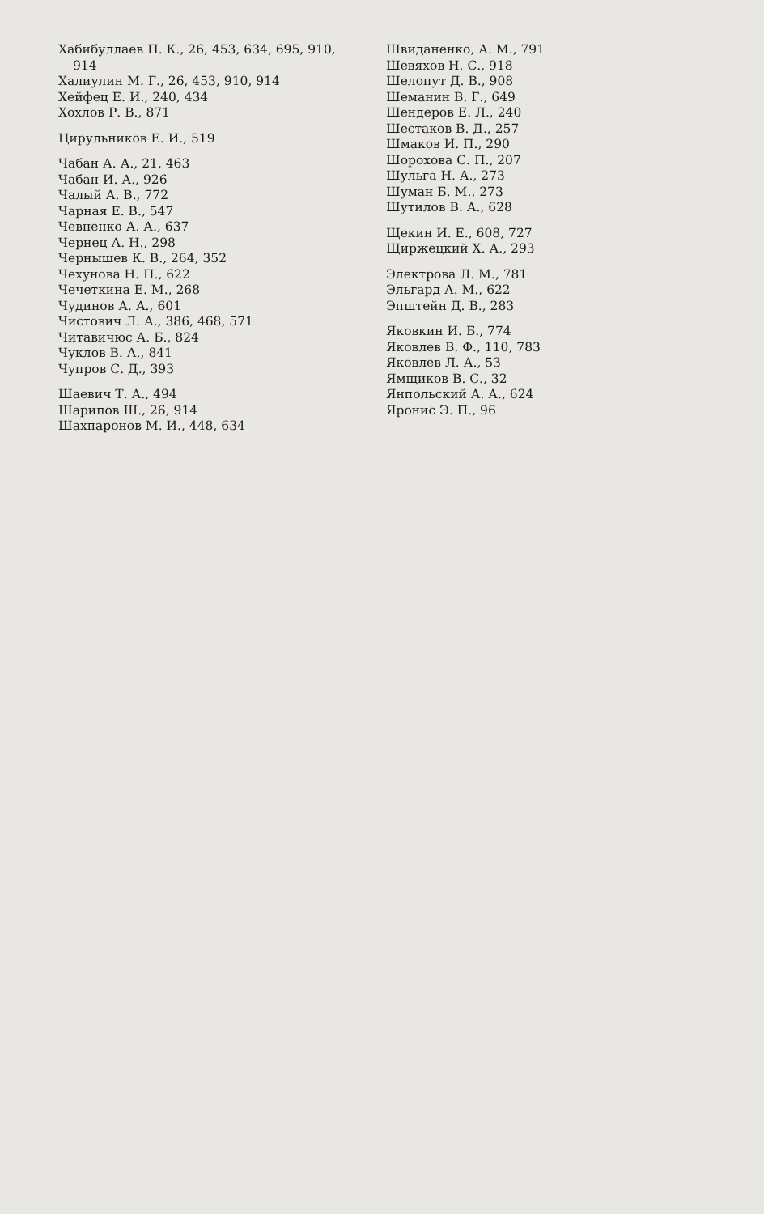Хабибуллаев П. К., 26, 453, 634, 695, 910,
914
Халиулин М. Г., 26, 453, 910, 914
Хейфец Е. И., 240, 434
Хохлов Р. В., 871
Цирульников Е. И., 519
Чабан А. А., 21, 463
Чабан И. А., 926
Чалый А. В., 772
Чарная Е. В., 547
Чевненко А. А., 637
Чернец А. Н., 298
Чернышев К. В., 264, 352
Чехунова Н. П., 622
Чечеткина Е. М., 268
Чудинов А. А., 601
Чистович Л. А., 386, 468, 571
Читавичюс А. Б., 824
Чуклов В. А., 841
Чупров С. Д., 393
Шаевич Т. А., 494
Шарипов Ш., 26, 914
Шахпаронов М. И., 448, 634
Швиданенко, А. М., 791
Шевяхов Н. С., 918
Шелопут Д. В., 908
Шеманин В. Г., 649
Шендеров Е. Л., 240
Шестаков В. Д., 257
Шмаков И. П., 290
Шорохова С. П., 207
Шульга Н. А., 273
Шуман Б. М., 273
Шутилов В. А., 628
Щекин И. Е., 608, 727
Щиржецкий Х. А., 293
Электрова Л. М., 781
Эльгард А. М., 622
Эпштейн Д. В., 283
Яковкин И. Б., 774
Яковлев В. Ф., 110, 783
Яковлев Л. А., 53
Ямщиков В. С., 32
Янпольский А. А., 624
Яронис Э. П., 96